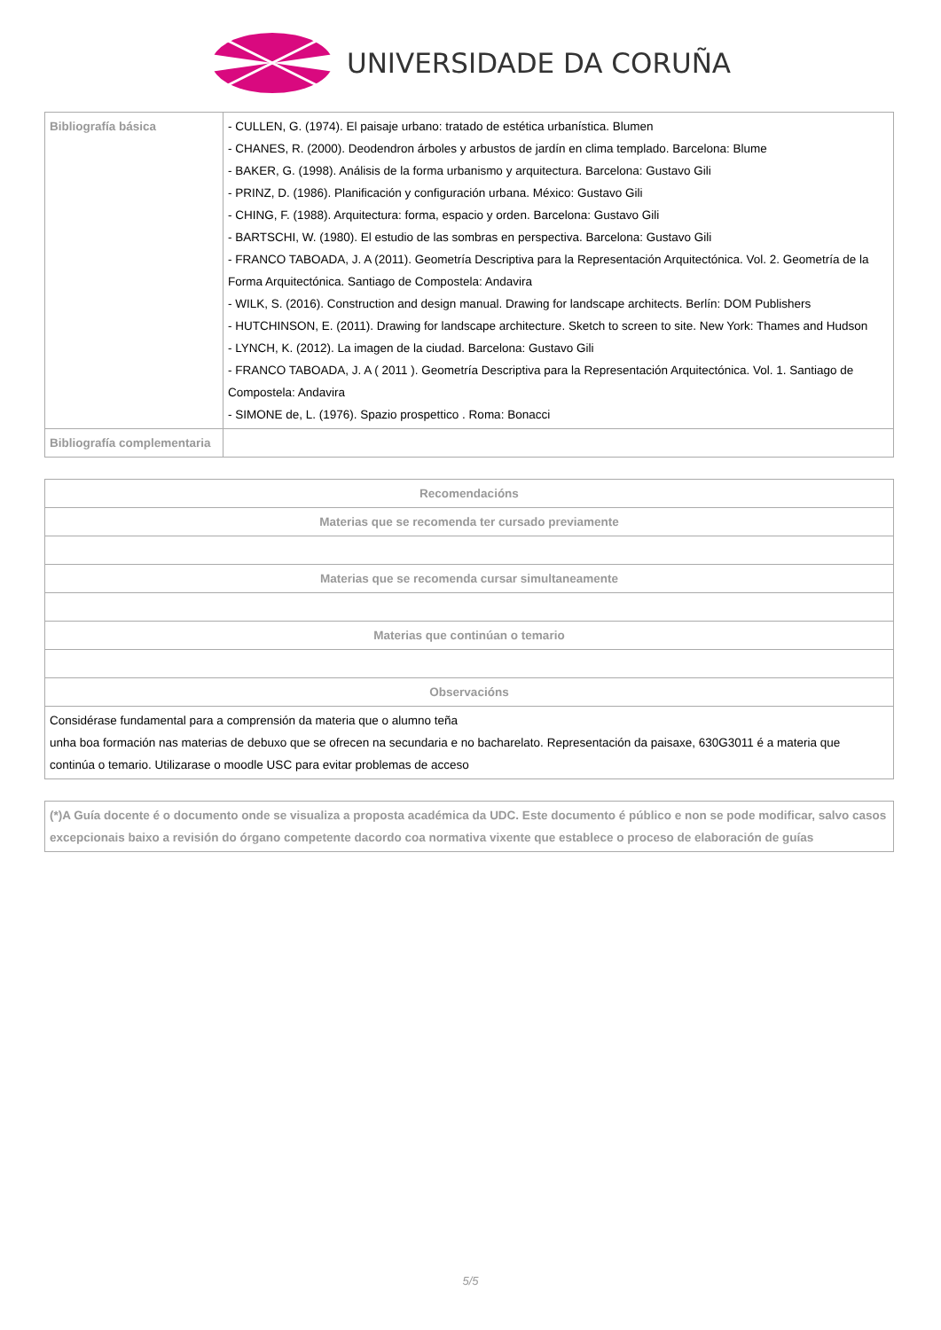UNIVERSIDADE DA CORUÑA
| Bibliografía básica | - CULLEN, G. (1974). El paisaje urbano: tratado de estética urbanística. Blumen - CHANES, R. (2000). Deodendron árboles y arbustos de jardín en clima templado. Barcelona: Blume - BAKER, G. (1998). Análisis de la forma urbanismo y arquitectura. Barcelona: Gustavo Gili - PRINZ, D. (1986). Planificación y configuración urbana. México: Gustavo Gili - CHING, F. (1988). Arquitectura: forma, espacio y orden. Barcelona: Gustavo Gili - BARTSCHI, W. (1980). El estudio de las sombras en perspectiva. Barcelona: Gustavo Gili - FRANCO TABOADA, J. A (2011). Geometría Descriptiva para la Representación Arquitectónica. Vol. 2. Geometría de la Forma Arquitectónica. Santiago de Compostela: Andavira - WILK, S. (2016). Construction and design manual. Drawing for landscape architects. Berlín: DOM Publishers - HUTCHINSON, E. (2011). Drawing for landscape architecture. Sketch to screen to site. New York: Thames and Hudson - LYNCH, K. (2012). La imagen de la ciudad. Barcelona: Gustavo Gili - FRANCO TABOADA, J. A ( 2011 ). Geometría Descriptiva para la Representación Arquitectónica. Vol. 1. Santiago de Compostela: Andavira - SIMONE de, L. (1976). Spazio prospettico . Roma: Bonacci |
| Bibliografía complementaria | |
| Recomendacións |
| --- |
| Materias que se recomenda ter cursado previamente |
| Materias que se recomenda cursar simultaneamente |
| Materias que continúan o temario |
| Observacións |
| Considérase fundamental para a comprensión da materia que o alumno teña unha boa formación nas materias de debuxo que se ofrecen na secundaria e no bacharelato. Representación da paisaxe, 630G3011 é a materia que continúa o temario. Utilizarase o moodle USC para evitar problemas de acceso |
| (*)A Guía docente é o documento onde se visualiza a proposta académica da UDC. Este documento é público e non se pode modificar, salvo casos excepcionais baixo a revisión do órgano competente dacordo coa normativa vixente que establece o proceso de elaboración de guías |
5/5